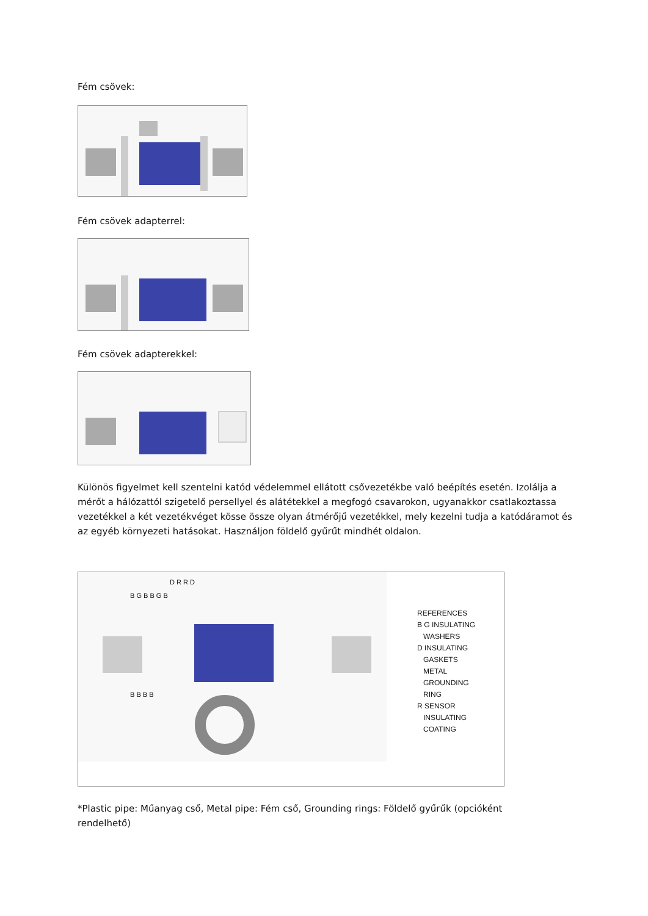Fém csövek:
Fém csövek adapterrel:
Fém csövek adapterekkel:
Különös figyelmet kell szentelni katód védelemmel ellátott csővezetékbe való beépítés esetén. Izolálja a mérőt a hálózattól szigetelő persellyel és alátétekkel a megfogó csavarokon, ugyanakkor csatlakoztassa vezetékkel a két vezetékvéget kösse össze olyan átmérőjű vezetékkel, mely kezelni tudja a katódáramot és az egyéb környezeti hatásokat. Használjon földelő gyűrűt mindhét oldalon.
D R R D
B G B B G B
B B B B
REFERENCES
B G INSULATING
WASHERS
D INSULATING
GASKETS
METAL
GROUNDING
RING
R SENSOR
INSULATING
COATING
*Plastic pipe: Műanyag cső, Metal pipe: Fém cső, Grounding rings: Földelő gyűrűk (opcióként rendelhető)